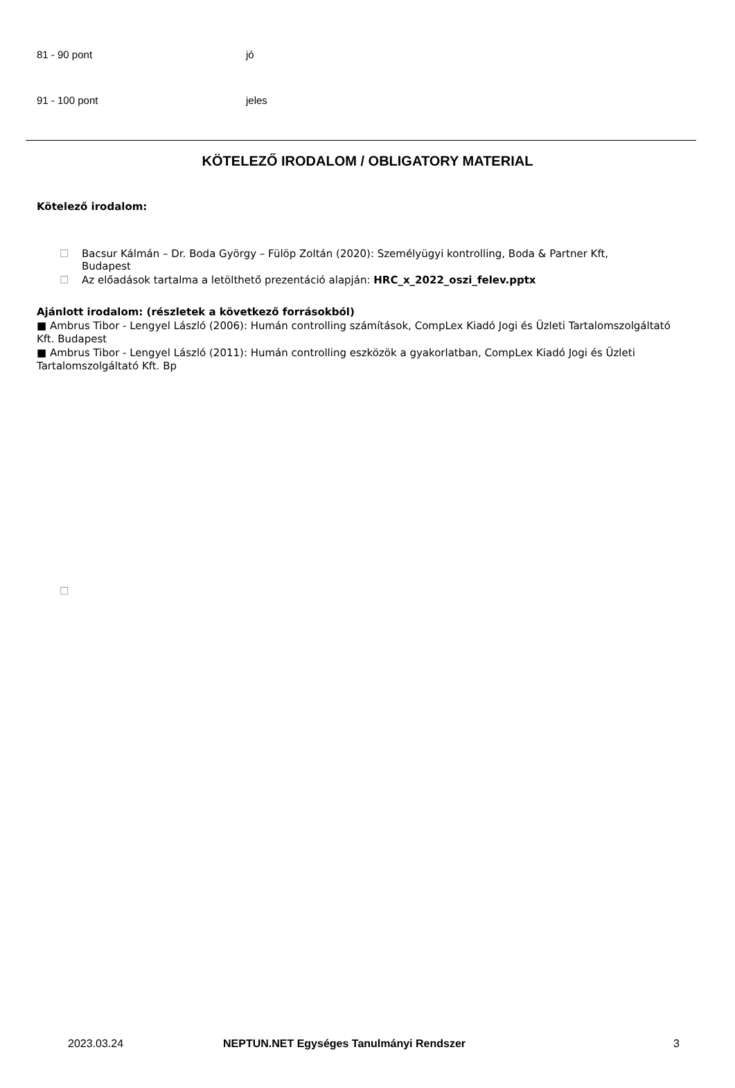| 81 - 90 pont | jó |
| 91 - 100 pont | jeles |
KÖTELEZŐ IRODALOM / OBLIGATORY MATERIAL
Kötelező irodalom:
☐ Bacsur Kálmán – Dr. Boda György – Fülöp Zoltán (2020): Személyügyi kontrolling, Boda & Partner Kft,
Budapest
☐ Az előadások tartalma a letölthető prezentáció alapján: HRC_x_2022_oszi_felev.pptx
Ajánlott irodalom: (részletek a következő forrásokból)
■ Ambrus Tibor - Lengyel László (2006): Humán controlling számítások, CompLex Kiadó Jogi és Üzleti Tartalomszolgáltató Kft. Budapest
■ Ambrus Tibor - Lengyel László (2011): Humán controlling eszközök a gyakorlatban, CompLex Kiadó Jogi és Üzleti Tartalomszolgáltató Kft. Bp
☐
2023.03.24 NEPTUN.NET Egységes Tanulmányi Rendszer 3